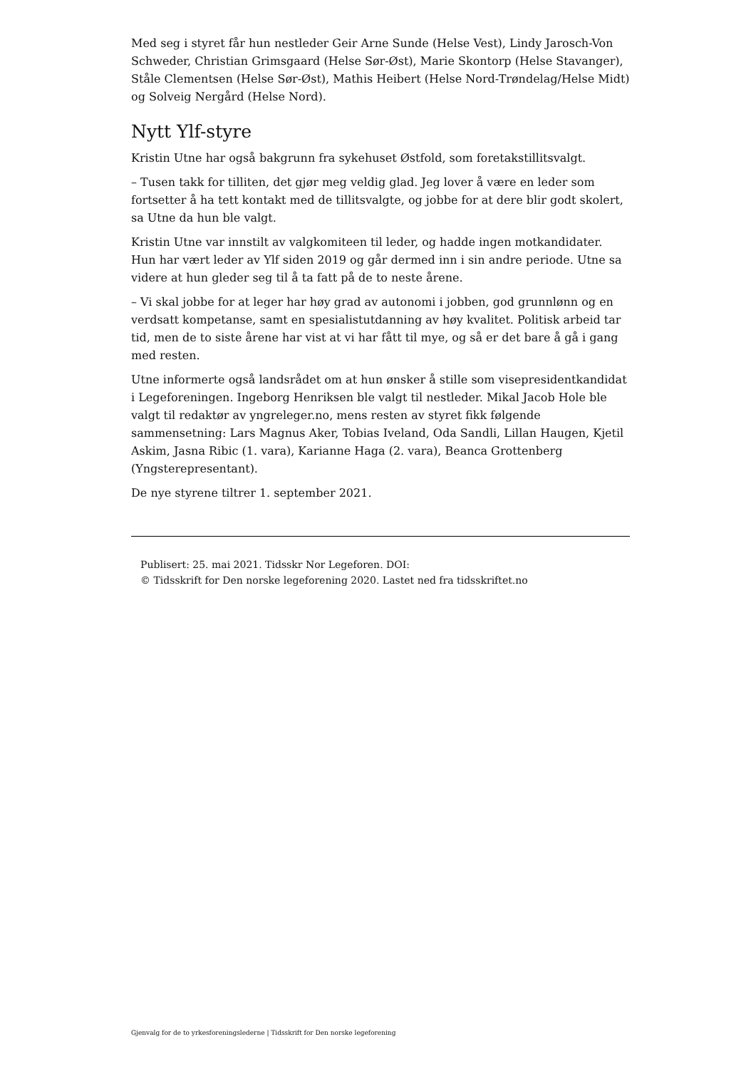Med seg i styret får hun nestleder Geir Arne Sunde (Helse Vest), Lindy Jarosch-Von Schweder, Christian Grimsgaard (Helse Sør-Øst), Marie Skontorp (Helse Stavanger), Ståle Clementsen (Helse Sør-Øst), Mathis Heibert (Helse Nord-Trøndelag/Helse Midt) og Solveig Nergård (Helse Nord).
Nytt Ylf-styre
Kristin Utne har også bakgrunn fra sykehuset Østfold, som foretakstillitsvalgt.
– Tusen takk for tilliten, det gjør meg veldig glad. Jeg lover å være en leder som fortsetter å ha tett kontakt med de tillitsvalgte, og jobbe for at dere blir godt skolert, sa Utne da hun ble valgt.
Kristin Utne var innstilt av valgkomiteen til leder, og hadde ingen motkandidater. Hun har vært leder av Ylf siden 2019 og går dermed inn i sin andre periode. Utne sa videre at hun gleder seg til å ta fatt på de to neste årene.
– Vi skal jobbe for at leger har høy grad av autonomi i jobben, god grunnlønn og en verdsatt kompetanse, samt en spesialistutdanning av høy kvalitet. Politisk arbeid tar tid, men de to siste årene har vist at vi har fått til mye, og så er det bare å gå i gang med resten.
Utne informerte også landsrådet om at hun ønsker å stille som visepresidentkandidat i Legeforeningen. Ingeborg Henriksen ble valgt til nestleder. Mikal Jacob Hole ble valgt til redaktør av yngreleger.no, mens resten av styret fikk følgende sammensetning: Lars Magnus Aker, Tobias Iveland, Oda Sandli, Lillan Haugen, Kjetil Askim, Jasna Ribic (1. vara), Karianne Haga (2. vara), Beanca Grottenberg (Yngsterepresentant).
De nye styrene tiltrer 1. september 2021.
Publisert: 25. mai 2021. Tidsskr Nor Legeforen. DOI:
© Tidsskrift for Den norske legeforening 2020. Lastet ned fra tidsskriftet.no
Gjenvalg for de to yrkesforeningslederne | Tidsskrift for Den norske legeforening